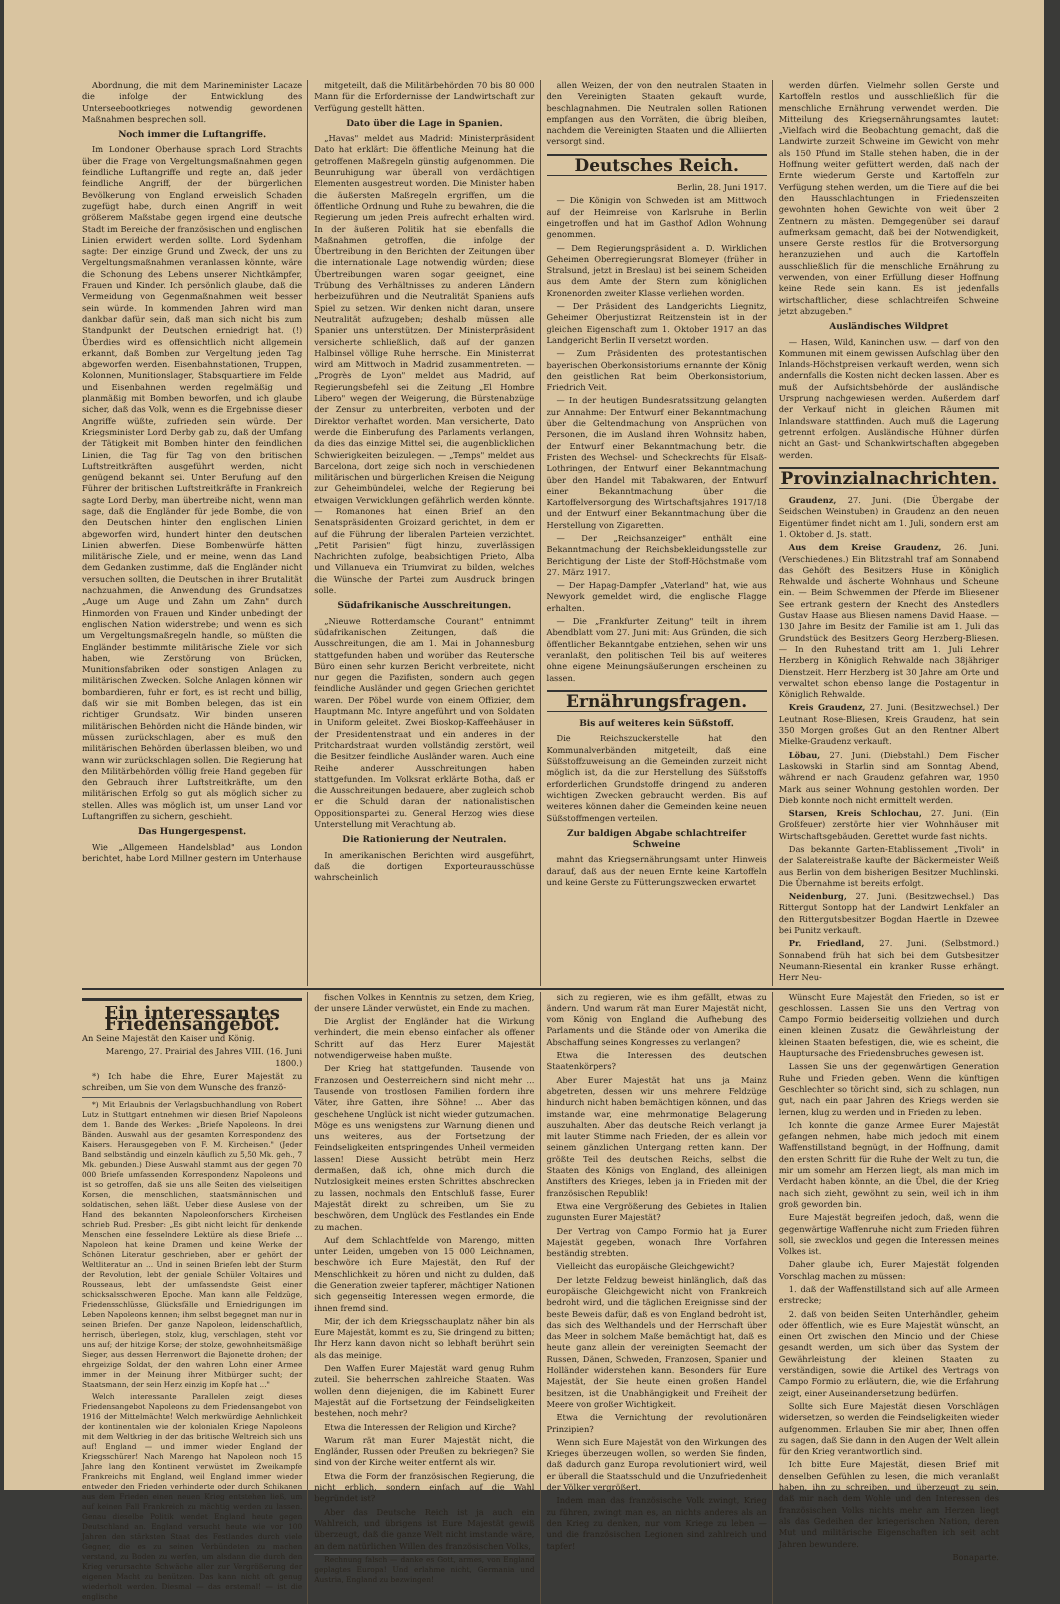Abordnung, die mit dem Marineminister Lacaze die infolge der Entwicklung des Unterseebootkrieges notwendig gewordenen Maßnahmen besprechen soll.
Noch immer die Luftangriffe.
Im Londoner Oberhause sprach Lord Strachts über die Frage von Vergeltungsmaßnahmen gegen feindliche Luftangriffe und regte an, daß jeder feindliche Angriff, der der bürgerlichen Bevölkerung von England erweislich Schaden zugefügt habe, durch einen Angriff in weit größerem Maßstabe gegen irgend eine deutsche Stadt im Bereiche der französischen und englischen Linien erwidert werden sollte. Lord Sydenham sagte: Der einzige Grund und Zweck, der uns zu Vergeltungsmaßnahmen veranlassen könnte, wäre die Schonung des Lebens unserer Nichtkämpfer, Frauen und Kinder. Ich persönlich glaube, daß die Vermeidung von Gegenmaßnahmen weit besser sein würde. In kommenden Jahren wird man dankbar dafür sein, daß man sich nicht bis zum Standpunkt der Deutschen erniedrigt hat. (!) Überdies wird es offensichtlich nicht allgemein erkannt, daß Bomben zur Vergeltung jeden Tag abgeworfen werden. Eisenbahnstationen, Truppen, Kolonnen, Munitionslager, Stabsquartiere im Felde und Eisenbahnen werden regelmäßig und planmäßig mit Bomben beworfen, und ich glaube sicher, daß das Volk, wenn es die Ergebnisse dieser Angriffe wüßte, zufrieden sein würde. Der Kriegsminister Lord Derby gab zu, daß der Umfang der Tätigkeit mit Bomben hinter den feindlichen Linien, die Tag für Tag von den britischen Luftstreitkräften ausgeführt werden, nicht genügend bekannt sei. Unter Berufung auf den Führer der britischen Luftstreitkräfte in Frankreich sagte Lord Derby, man übertreibe nicht, wenn man sage, daß die Engländer für jede Bombe, die von den Deutschen hinter den englischen Linien abgeworfen wird, hundert hinter den deutschen Linien abwerfen. Diese Bombenwürfe hätten militärische Ziele, und er meine, wenn das Land dem Gedanken zustimme, daß die Engländer nicht versuchen sollten, die Deutschen in ihrer Brutalität nachzuahmen, die Anwendung des Grundsatzes „Auge um Auge und Zahn um Zahn" durch Hinmorden von Frauen und Kinder unbedingt der englischen Nation widerstrebe; und wenn es sich um Vergeltungsmaßregeln handle, so müßten die Engländer bestimmte militärische Ziele vor sich haben, wie Zerstörung von Brücken, Munitionsfabriken oder sonstigen Anlagen zu militärischen Zwecken. Solche Anlagen können wir bombardieren, fuhr er fort, es ist recht und billig, daß wir sie mit Bomben belegen, das ist ein richtiger Grundsatz. Wir binden unseren militärischen Behörden nicht die Hände binden, wir müssen zurückschlagen, aber es muß den militärischen Behörden überlassen bleiben, wo und wann wir zurückschlagen sollen. Die Regierung hat den Militärbehörden völlig freie Hand gegeben für den Gebrauch ihrer Luftstreitkräfte, um den militärischen Erfolg so gut als möglich sicher zu stellen. Alles was möglich ist, um unser Land vor Luftangriffen zu sichern, geschieht.
Das Hungergespenst.
Wie „Allgemeen Handelsblad" aus London berichtet, habe Lord Millner gestern im Unterhause
mitgeteilt, daß die Militärbehörden 70 bis 80 000 Mann für die Erfordernisse der Landwirtschaft zur Verfügung gestellt hätten.
Dato über die Lage in Spanien.
„Havas" meldet aus Madrid: Ministerpräsident Dato hat erklärt: Die öffentliche Meinung hat die getroffenen Maßregeln günstig aufgenommen. Die Beunruhigung war überall von verdächtigen Elementen ausgestreut worden. Die Minister haben die äußersten Maßregeln ergriffen, um die öffentliche Ordnung und Ruhe zu bewahren, die die Regierung um jeden Preis aufrecht erhalten wird. In der äußeren Politik hat sie ebenfalls die Maßnahmen getroffen, die infolge der Übertreibung in den Berichten der Zeitungen über die internationale Lage notwendig würden; diese Übertreibungen waren sogar geeignet, eine Trübung des Verhältnisses zu anderen Ländern herbeizuführen und die Neutralität Spaniens aufs Spiel zu setzen. Wir denken nicht daran, unsere Neutralität aufzugeben; deshalb müssen alle Spanier uns unterstützen. Der Ministerpräsident versicherte schließlich, daß auf der ganzen Halbinsel völlige Ruhe herrsche. Ein Ministerrat wird am Mittwoch in Madrid zusammentreten. — „Progrès de Lyon" meldet aus Madrid, auf Regierungsbefehl sei die Zeitung „El Hombre Libero" wegen der Weigerung, die Bürstenabzüge der Zensur zu unterbreiten, verboten und der Direktor verhaftet worden. Man versicherte, Dato werde die Einberufung des Parlaments verlangen, da dies das einzige Mittel sei, die augenblicklichen Schwierigkeiten beizulegen. — „Temps" meldet aus Barcelona, dort zeige sich noch in verschiedenen militärischen und bürgerlichen Kreisen die Neigung zur Geheimbündelei, welche der Regierung bei etwaigen Verwicklungen gefährlich werden könnte. — Romanones hat einen Brief an den Senatspräsidenten Groizard gerichtet, in dem er auf die Führung der liberalen Parteien verzichtet. „Petit Parisien" fügt hinzu, zuverlässigen Nachrichten zufolge, beabsichtigen Prieto, Alba und Villanueva ein Triumvirat zu bilden, welches die Wünsche der Partei zum Ausdruck bringen solle.
Südafrikanische Ausschreitungen.
„Nieuwe Rotterdamsche Courant" entnimmt südafrikanischen Zeitungen, daß die Ausschreitungen, die am 1. Mai in Johannesburg stattgefunden haben und worüber das Reutersche Büro einen sehr kurzen Bericht verbreitete, nicht nur gegen die Pazifisten, sondern auch gegen feindliche Ausländer und gegen Griechen gerichtet waren. Der Pöbel wurde von einem Offizier, dem Hauptmann Mc. Intyre angeführt und von Soldaten in Uniform geleitet. Zwei Bioskop-Kaffeehäuser in der Presidentenstraat und ein anderes in der Pritchardstraat wurden vollständig zerstört, weil die Besitzer feindliche Ausländer waren. Auch eine Reihe anderer Ausschreitungen haben stattgefunden. Im Volksrat erklärte Botha, daß er die Ausschreitungen bedauere, aber zugleich schob er die Schuld daran der nationalistischen Oppositionspartei zu. General Herzog wies diese Unterstellung mit Verachtung ab.
Die Rationierung der Neutralen.
In amerikanischen Berichten wird ausgeführt, daß die dortigen Exporteurausschüsse wahrscheinlich
allen Weizen, der von den neutralen Staaten in den Vereinigten Staaten gekauft wurde, beschlagnahmen. Die Neutralen sollen Rationen empfangen aus den Vorräten, die übrig bleiben, nachdem die Vereinigten Staaten und die Alliierten versorgt sind.
Deutsches Reich.
Berlin, 28. Juni 1917.
— Die Königin von Schweden ist am Mittwoch auf der Heimreise von Karlsruhe in Berlin eingetroffen und hat im Gasthof Adlon Wohnung genommen.
— Dem Regierungspräsident a. D. Wirklichen Geheimen Oberregierungsrat Blomeyer (früher in Stralsund, jetzt in Breslau) ist bei seinem Scheiden aus dem Amte der Stern zum königlichen Kronenorden zweiter Klasse verliehen worden.
— Der Präsident des Landgerichts Liegnitz, Geheimer Oberjustizrat Reitzenstein ist in der gleichen Eigenschaft zum 1. Oktober 1917 an das Landgericht Berlin II versetzt worden.
— Zum Präsidenten des protestantischen bayerischen Oberkonsistoriums ernannte der König den geistlichen Rat beim Oberkonsistorium, Friedrich Veit.
— In der heutigen Bundesratssitzung gelangten zur Annahme: Der Entwurf einer Bekanntmachung über die Geltendmachung von Ansprüchen von Personen, die im Ausland ihren Wohnsitz haben, der Entwurf einer Bekanntmachung betr. die Fristen des Wechsel- und Scheckrechts für Elsaß-Lothringen, der Entwurf einer Bekanntmachung über den Handel mit Tabakwaren, der Entwurf einer Bekanntmachung über die Kartoffelversorgung des Wirtschaftsjahres 1917/18 und der Entwurf einer Bekanntmachung über die Herstellung von Zigaretten.
— Der „Reichsanzeiger" enthält eine Bekanntmachung der Reichsbekleidungsstelle zur Berichtigung der Liste der Stoff-Höchstmaße vom 27. März 1917.
— Der Hapag-Dampfer „Vaterland" hat, wie aus Newyork gemeldet wird, die englische Flagge erhalten.
— Die „Frankfurter Zeitung" teilt in ihrem Abendblatt vom 27. Juni mit: Aus Gründen, die sich öffentlicher Bekanntgabe entziehen, sehen wir uns veranlaßt, den politischen Teil bis auf weiteres ohne eigene Meinungsäußerungen erscheinen zu lassen.
Ernährungsfragen.
Bis auf weiteres kein Süßstoff.
Die Reichszuckerstelle hat den Kommunalverbänden mitgeteilt, daß eine Süßstoffzuweisung an die Gemeinden zurzeit nicht möglich ist, da die zur Herstellung des Süßstoffs erforderlichen Grundstoffe dringend zu anderen wichtigen Zwecken gebraucht werden. Bis auf weiteres können daher die Gemeinden keine neuen Süßstoffmengen verteilen.
Zur baldigen Abgabe schlachtreifer Schweine
mahnt das Kriegsernährungsamt unter Hinweis darauf, daß aus der neuen Ernte keine Kartoffeln und keine Gerste zu Fütterungszwecken erwartet
werden dürfen. Vielmehr sollen Gerste und Kartoffeln restlos und ausschließlich für die menschliche Ernährung verwendet werden. Die Mitteilung des Kriegsernährungsamtes lautet: „Vielfach wird die Beobachtung gemacht, daß die Landwirte zurzeit Schweine im Gewicht von mehr als 150 Pfund im Stalle stehen haben, die in der Hoffnung weiter gefüttert werden, daß nach der Ernte wiederum Gerste und Kartoffeln zur Verfügung stehen werden, um die Tiere auf die bei den Hausschlachtungen in Friedenszeiten gewohnten hohen Gewichte von weit über 2 Zentnern zu mästen. Demgegenüber sei darauf aufmerksam gemacht, daß bei der Notwendigkeit, unsere Gerste restlos für die Brotversorgung heranzuziehen und auch die Kartoffeln ausschließlich für die menschliche Ernährung zu verwenden, von einer Erfüllung dieser Hoffnung keine Rede sein kann. Es ist jedenfalls wirtschaftlicher, diese schlachtreifen Schweine jetzt abzugeben."
Ausländisches Wildpret
— Hasen, Wild, Kaninchen usw. — darf von den Kommunen mit einem gewissen Aufschlag über den Inlands-Höchstpreisen verkauft werden, wenn sich andernfalls die Kosten nicht decken lassen. Aber es muß der Aufsichtsbehörde der ausländische Ursprung nachgewiesen werden. Außerdem darf der Verkauf nicht in gleichen Räumen mit Inlandsware stattfinden. Auch muß die Lagerung getrennt erfolgen. Ausländische Hühner dürfen nicht an Gast- und Schankwirtschaften abgegeben werden.
Provinzialnachrichten.
Graudenz, 27. Juni. (Die Übergabe der Seidschen Weinstuben) in Graudenz an den neuen Eigentümer findet nicht am 1. Juli, sondern erst am 1. Oktober d. Js. statt.
Aus dem Kreise Graudenz, 26. Juni. (Verschiedenes.) Ein Blitzstrahl traf am Sonnabend das Gehöft des Besitzers Huse in Königlich Rehwalde und äscherte Wohnhaus und Scheune ein. — Beim Schwemmen der Pferde im Bliesener See ertrank gestern der Knecht des Anstedlers Gustav Haase aus Bliesen namens David Haase. — 130 Jahre im Besitz der Familie ist am 1. Juli das Grundstück des Besitzers Georg Herzberg-Bliesen. — In den Ruhestand tritt am 1. Juli Lehrer Herzberg in Königlich Rehwalde nach 38jähriger Dienstzeit. Herr Herzberg ist 30 Jahre am Orte und verwaltet schon ebenso lange die Postagentur in Königlich Rehwalde.
Kreis Graudenz, 27. Juni. (Besitzwechsel.) Der Leutnant Rose-Bliesen, Kreis Graudenz, hat sein 350 Morgen großes Gut an den Rentner Albert Mielke-Graudenz verkauft.
Löbau, 27. Juni. (Diebstahl.) Dem Fischer Laskowski in Starlin sind am Sonntag Abend, während er nach Graudenz gefahren war, 1950 Mark aus seiner Wohnung gestohlen worden. Der Dieb konnte noch nicht ermittelt werden.
Starsen, Kreis Schlochau, 27. Juni. (Ein Großfeuer) zerstörte hier vier Wohnhäuser mit Wirtschaftsgebäuden. Gerettet wurde fast nichts.
Das bekannte Garten-Etablissement „Tivoli" in der Salatereistraße kaufte der Bäckermeister Weiß aus Berlin von dem bisherigen Besitzer Muchlinski. Die Übernahme ist bereits erfolgt.
Neidenburg, 27. Juni. (Besitzwechsel.) Das Rittergut Sontopp hat der Landwirt Lenkfaler an den Rittergutsbesitzer Bogdan Haertle in Dzewee bei Punitz verkauft.
Pr. Friedland, 27. Juni. (Selbstmord.) Sonnabend früh hat sich bei dem Gutsbesitzer Neumann-Riesental ein kranker Russe erhängt. Herr Neu-
Ein interessantes Friedensangebot.
An Seine Majestät den Kaiser und König.
Marengo, 27. Prairial des Jahres VIII. (16. Juni 1800.)
*) Ich habe die Ehre, Eurer Majestät zu schreiben, um Sie von dem Wunsche des franzö-
*) Mit Erlaubnis der Verlagsbuchhandlung von Robert Lutz in Stuttgart entnehmen wir diesen Brief Napoleons dem 1. Bande des Werkes: „Briefe Napoleons. In drei Bänden. Auswahl aus der gesamten Korrespondenz des Kaisers. Herausgegeben von F. M. Kircheisen." (Jeder Band selbständig und einzeln käuflich zu 5,50 Mk. geh., 7 Mk. gebunden.) Diese Auswahl stammt aus der gegen 70 000 Briefe umfassenden Korrespondenz Napoleons und ist so getroffen, daß sie uns alle Seiten des vielseitigen Korsen, die menschlichen, staatsmännischen und soldatischen, sehen läßt. Ueber diese Auslese von der Hand des bekannten Napoleonforschers Kircheisen schrieb Rud. Presber: „Es gibt nicht leicht für denkende Menschen eine fesselndere Lektüre als diese Briefe ... Napoleon hat keine Dramen und keine Werke der Schönen Literatur geschrieben, aber er gehört der Weltliteratur an ... Und in seinen Briefen lebt der Sturm der Revolution, lebt der geniale Schüler Voltaires und Rousseaus, lebt der umfassendste Geist einer schicksalsschweren Epoche. Man kann alle Feldzüge, Friedensschlüsse, Glücksfälle und Erniedrigungen im Leben Napoleons kennen; ihm selbst begegnet man nur in seinen Briefen. Der ganze Napoleon, leidenschaftlich, herrisch, überlegen, stolz, klug, verschlagen, steht vor uns auf; der hitzige Korse; der stolze, gewohnheitsmäßige Sieger, aus dessen Herrenwort die Bajonette drohen; der ehrgeizige Soldat, der den wahren Lohn einer Armee immer in der Meinung ihrer Mitbürger sucht; der Staatsmann, der sein Herz einzig im Kopfe hat ..."
Welch interessante Parallelen zeigt dieses Friedensangebot Napoleons zu dem Friedensangebot von 1916 der Mittelmächte! Welch merkwürdige Aehnlichkeit der kontinentalen wie der kolonialen Kriege Napoleons mit dem Weltkrieg in der das britische Weltreich sich uns auf! England — und immer wieder England der Kriegsschürer! Nach Marengo hat Napoleon noch 15 Jahre lang den Kontinent verwüstet im Zweikampfe Frankreichs mit England, weil England immer wieder entweder den Frieden verhinderte oder durch Schikanen aus dem Frieden einen neuen Krieg entstehen ließ, um auf keinen Fall Frankreich zu mächtig werden zu lassen. Genau dieselbe Politik wendet England heute gegen Deutschland an. England versucht heute wie vor 100 Jahren den stärksten Staat des Festlandes durch viele Gegner, die es zu seinen Verbündeten zu machen verstand, zu Boden zu werfen, um alsdann die durch den Krieg verursachte Schwäche aller zur Vergrößerung der eigenen Macht zu benützen. Das kann nicht oft genug wiederholt werden. Diesmal — das erstemal! — ist die englische
fischen Volkes in Kenntnis zu setzen, dem Krieg, der unsere Länder verwüstet, ein Ende zu machen.
Die Arglist der Engländer hat die Wirkung verhindert, die mein ebenso einfacher als offener Schritt auf das Herz Eurer Majestät notwendigerweise haben mußte.
Der Krieg hat stattgefunden. Tausende von Franzosen und Oesterreichern sind nicht mehr ... Tausende von trostlosen Familien fordern ihre Väter, ihre Gatten, ihre Söhne! ... Aber das geschehene Unglück ist nicht wieder gutzumachen. Möge es uns wenigstens zur Warnung dienen und uns weiteres, aus der Fortsetzung der Feindseligkeiten entspringendes Unheil vermeiden lassen! Diese Aussicht betrübt mein Herz dermaßen, daß ich, ohne mich durch die Nutzlosigkeit meines ersten Schrittes abschrecken zu lassen, nochmals den Entschluß fasse, Eurer Majestät direkt zu schreiben, um Sie zu beschwören, dem Unglück des Festlandes ein Ende zu machen.
Auf dem Schlachtfelde von Marengo, mitten unter Leiden, umgeben von 15 000 Leichnamen, beschwöre ich Eure Majestät, den Ruf der Menschlichkeit zu hören und nicht zu dulden, daß die Generation zweier tapferer, mächtiger Nationen sich gegenseitig Interessen wegen ermorde, die ihnen fremd sind.
Mir, der ich dem Kriegsschauplatz näher bin als Eure Majestät, kommt es zu, Sie dringend zu bitten; Ihr Herz kann davon nicht so lebhaft berührt sein als das meinige.
Den Waffen Eurer Majestät ward genug Ruhm zuteil. Sie beherrschen zahlreiche Staaten. Was wollen denn diejenigen, die im Kabinett Eurer Majestät auf die Fortsetzung der Feindseligkeiten bestehen, noch mehr?
Etwa die Interessen der Religion und Kirche?
Warum rät man Eurer Majestät nicht, die Engländer, Russen oder Preußen zu bekriegen? Sie sind von der Kirche weiter entfernt als wir.
Etwa die Form der französischen Regierung, die nicht erblich, sondern einfach auf die Wahl begründet ist?
Aber das Deutsche Reich ist ja auch ein Wahlreich, und übrigens ist Eure Majestät gewiß überzeugt, daß die ganze Welt nicht imstande wäre, an dem natürlichen Willen des französischen Volks,
Rechnung falsch — danke es Gott, armes, von England geplagtes Europa! Und erlahme nicht, Germania und Austria, England zu bezwingen!
sich zu regieren, wie es ihm gefällt, etwas zu ändern. Und warum rät man Eurer Majestät nicht, vom König von England die Aufhebung des Parlaments und die Stände oder von Amerika die Abschaffung seines Kongresses zu verlangen?
Etwa die Interessen des deutschen Staatenkörpers?
Aber Eurer Majestät hat uns ja Mainz abgetreten, dessen wir uns mehrere Feldzüge hindurch nicht haben bemächtigen können, und das imstande war, eine mehrmonatige Belagerung auszuhalten. Aber das deutsche Reich verlangt ja mit lauter Stimme nach Frieden, der es allein vor seinem gänzlichen Untergang retten kann. Der größte Teil des deutschen Reichs, selbst die Staaten des Königs von England, des alleinigen Anstifters des Krieges, leben ja in Frieden mit der französischen Republik!
Etwa eine Vergrößerung des Gebietes in Italien zugunsten Eurer Majestät?
Der Vertrag von Campo Formio hat ja Eurer Majestät gegeben, wonach Ihre Vorfahren beständig strebten.
Vielleicht das europäische Gleichgewicht?
Der letzte Feldzug beweist hinlänglich, daß das europäische Gleichgewicht nicht von Frankreich bedroht wird, und die täglichen Ereignisse sind der beste Beweis dafür, daß es von England bedroht ist, das sich des Welthandels und der Herrschaft über das Meer in solchem Maße bemächtigt hat, daß es heute ganz allein der vereinigten Seemacht der Russen, Dänen, Schweden, Franzosen, Spanier und Holländer widerstehen kann. Besonders für Eure Majestät, der Sie heute einen großen Handel besitzen, ist die Unabhängigkeit und Freiheit der Meere von großer Wichtigkeit.
Etwa die Vernichtung der revolutionären Prinzipien?
Wenn sich Eure Majestät von den Wirkungen des Krieges überzeugen wollen, so werden Sie finden, daß dadurch ganz Europa revolutioniert wird, weil er überall die Staatsschuld und die Unzufriedenheit der Völker vergrößert.
Indem man das französische Volk zwingt, Krieg zu führen, zwingt man es, an nichts anderes als an den Krieg zu denken, nur vom Kriege zu leben — und die französischen Legionen sind zahlreich und tapfer!
Wünscht Eure Majestät den Frieden, so ist er geschlossen. Lassen Sie uns den Vertrag von Campo Formio beiderseitig vollziehen und durch einen kleinen Zusatz die Gewährleistung der kleinen Staaten befestigen, die, wie es scheint, die Hauptursache des Friedensbruches gewesen ist.
Lassen Sie uns der gegenwärtigen Generation Ruhe und Frieden geben. Wenn die künftigen Geschlechter so töricht sind, sich zu schlagen, nun gut, nach ein paar Jahren des Kriegs werden sie lernen, klug zu werden und in Frieden zu leben.
Ich konnte die ganze Armee Eurer Majestät gefangen nehmen, habe mich jedoch mit einem Waffenstillstand begnügt, in der Hoffnung, damit den ersten Schritt für die Ruhe der Welt zu tun, die mir um somehr am Herzen liegt, als man mich im Verdacht haben könnte, an die Übel, die der Krieg nach sich zieht, gewöhnt zu sein, weil ich in ihm groß geworden bin.
Eure Majestät begreifen jedoch, daß, wenn die gegenwärtige Waffenruhe nicht zum Frieden führen soll, sie zwecklos und gegen die Interessen meines Volkes ist.
Daher glaube ich, Eurer Majestät folgenden Vorschlag machen zu müssen:
1. daß der Waffenstillstand sich auf alle Armeen erstrecke;
2. daß von beiden Seiten Unterhändler, geheim oder öffentlich, wie es Eure Majestät wünscht, an einen Ort zwischen den Mincio und der Chiese gesandt werden, um sich über das System der Gewährleistung der kleinen Staaten zu verständigen, sowie die Artikel des Vertrags von Campo Formio zu erläutern, die, wie die Erfahrung zeigt, einer Auseinandersetzung bedürfen.
Sollte sich Eure Majestät diesen Vorschlägen widersetzen, so werden die Feindseligkeiten wieder aufgenommen. Erlauben Sie mir aber, Ihnen offen zu sagen, daß Sie dann in den Augen der Welt allein für den Krieg verantwortlich sind.
Ich bitte Eure Majestät, diesen Brief mit denselben Gefühlen zu lesen, die mich veranlaßt haben, ihn zu schreiben, und überzeugt zu sein, daß mir nach dem Wohle und den Interessen des französischen Volks nichts mehr am Herzen liegt als das Gedeihen der kriegerischen Nation, deren Mut und militärische Eigenschaften ich seit acht Jahren bewundere.
Bonaparte.